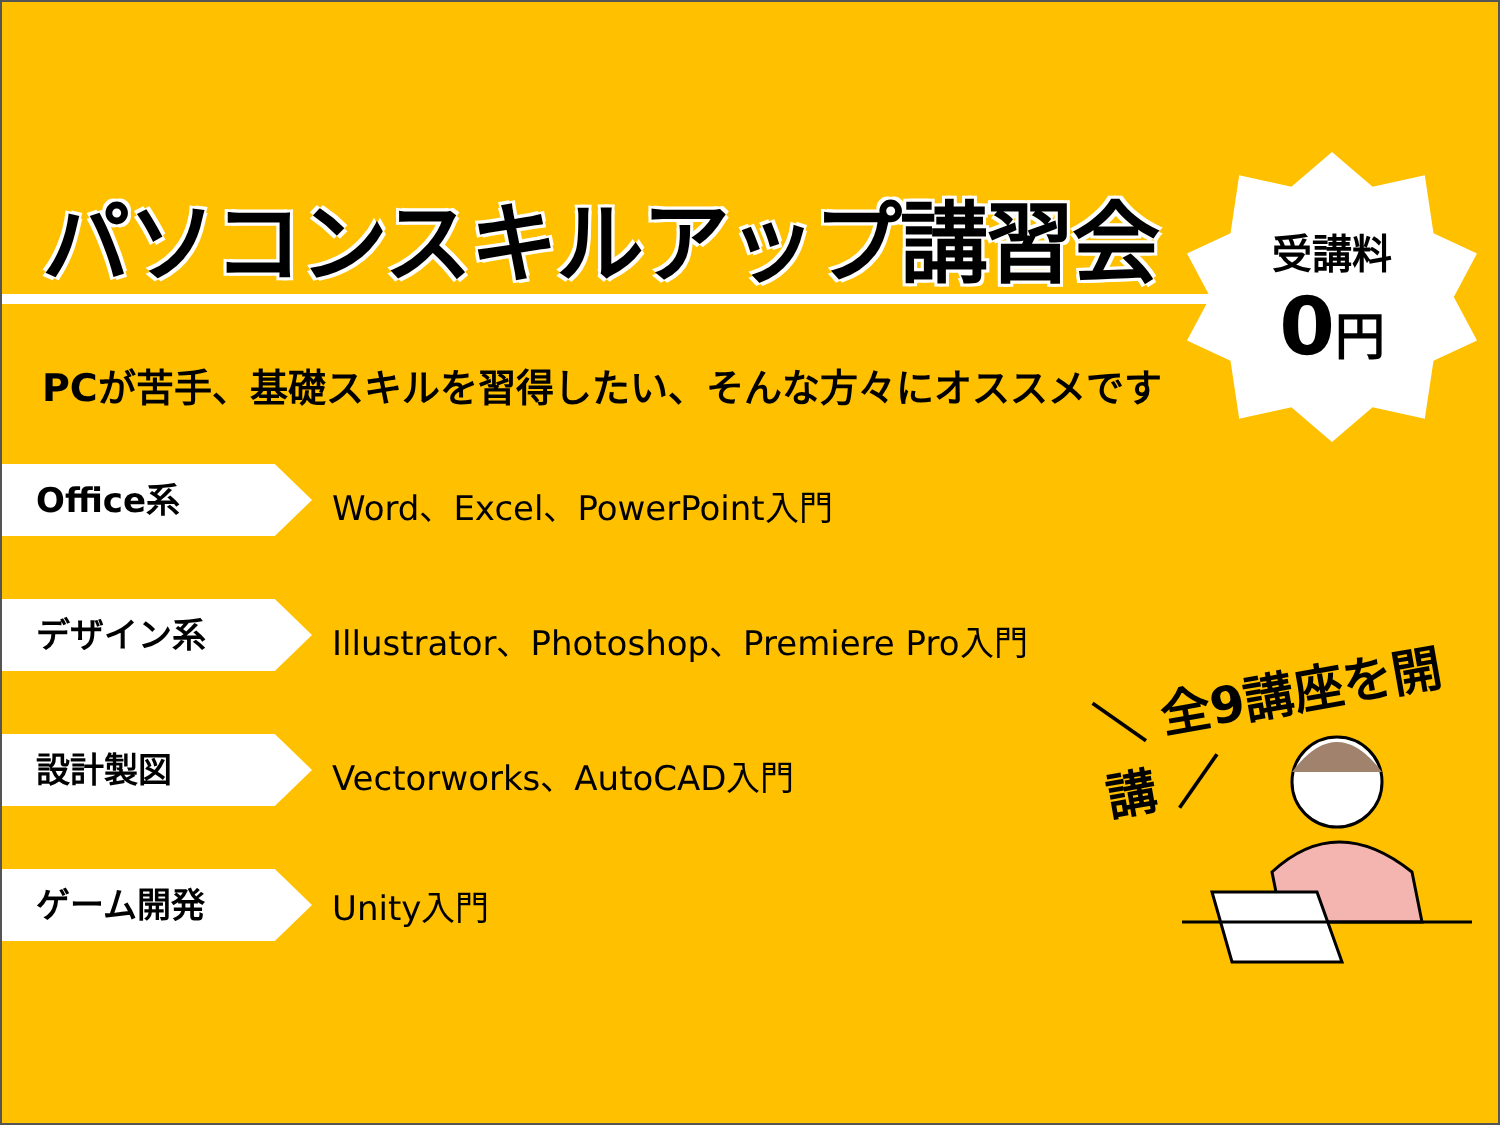パソコンスキルアップ講習会
PCが苦手、基礎スキルを習得したい、そんな方々にオススメです
受講料
0円
Office系
Word、Excel、PowerPoint入門
デザイン系
Illustrator、Photoshop、Premiere Pro入門
設計製図
Vectorworks、AutoCAD入門
ゲーム開発
Unity入門
＼ 全9講座を開講 ／